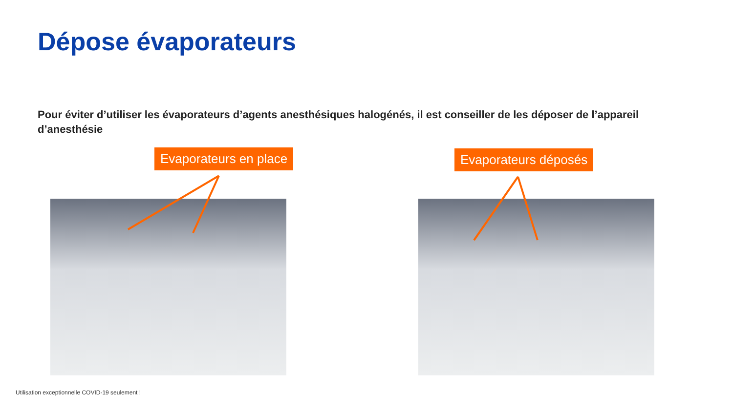Dépose évaporateurs
Pour éviter d’utiliser les évaporateurs d’agents anesthésiques halogénés, il est conseiller de les déposer de l’appareil d’anesthésie
Evaporateurs en place
Evaporateurs déposés
Utilisation exceptionnelle COVID-19 seulement !